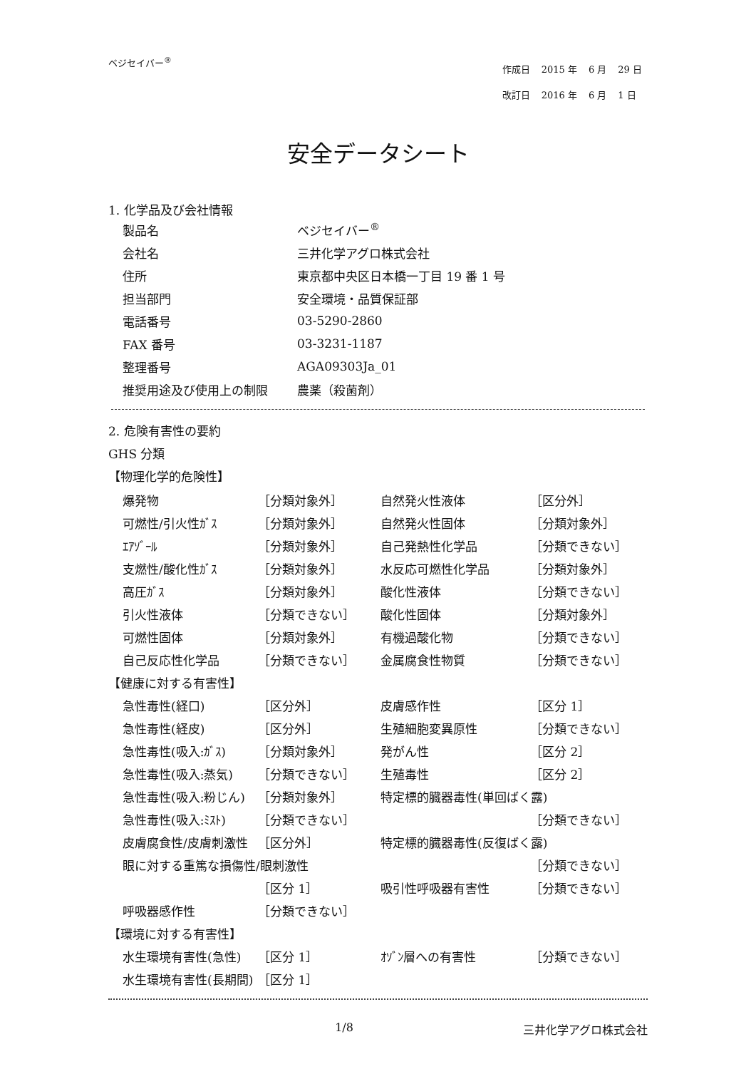ベジセイバー<sup>®</sup>
| 作成日 | 2015 年 | 6 月 | 29 日 |
| 改訂日 | 2016 年 | 6 月 | 1 日 |
安全データシート
1. 化学品及び会社情報
| 製品名 | ベジセイバー<sup>®</sup> |
| 会社名 | 三井化学アグロ株式会社 |
| 住所 | 東京都中央区日本橋一丁目 19 番 1 号 |
| 担当部門 | 安全環境・品質保証部 |
| 電話番号 | 03-5290-2860 |
| FAX 番号 | 03-3231-1187 |
| 整理番号 | AGA09303Ja_01 |
| 推奨用途及び使用上の制限 | 農薬（殺菌剤） |
2. 危険有害性の要約
GHS 分類
【物理化学的危険性】
| 爆発物 | ［分類対象外］ | 自然発火性液体 | ［区分外］ |
| 可燃性/引火性ｶﾞｽ | ［分類対象外］ | 自然発火性固体 | ［分類対象外］ |
| ｴｱｿﾞｰﾙ | ［分類対象外］ | 自己発熱性化学品 | ［分類できない］ |
| 支燃性/酸化性ｶﾞｽ | ［分類対象外］ | 水反応可燃性化学品 | ［分類対象外］ |
| 高圧ｶﾞｽ | ［分類対象外］ | 酸化性液体 | ［分類できない］ |
| 引火性液体 | ［分類できない］ | 酸化性固体 | ［分類対象外］ |
| 可燃性固体 | ［分類対象外］ | 有機過酸化物 | ［分類できない］ |
| 自己反応性化学品 | ［分類できない］ | 金属腐食性物質 | ［分類できない］ |
| 【健康に対する有害性】 | | | |
| 急性毒性(経口) | ［区分外］ | 皮膚感作性 | ［区分 1］ |
| 急性毒性(経皮) | ［区分外］ | 生殖細胞変異原性 | ［分類できない］ |
| 急性毒性(吸入:ｶﾞｽ) | ［分類対象外］ | 発がん性 | ［区分 2］ |
| 急性毒性(吸入:蒸気) | ［分類できない］ | 生殖毒性 | ［区分 2］ |
| 急性毒性(吸入:粉じん) | ［分類対象外］ | 特定標的臓器毒性(単回ばく露) | |
| 急性毒性(吸入:ﾐｽﾄ) | ［分類できない］ | | ［分類できない］ |
| 皮膚腐食性/皮膚刺激性 | ［区分外］ | 特定標的臓器毒性(反復ばく露) | |
| 眼に対する重篤な損傷性/眼刺激性 | | | ［分類できない］ |
| | ［区分 1］ | 吸引性呼吸器有害性 | ［分類できない］ |
| 呼吸器感作性 | ［分類できない］ | | |
| 【環境に対する有害性】 | | | |
| 水生環境有害性(急性) | ［区分 1］ | ｵｿﾞﾝ層への有害性 | ［分類できない］ |
| 水生環境有害性(長期間) | ［区分 1］ | | |
1/8 三井化学アグロ株式会社